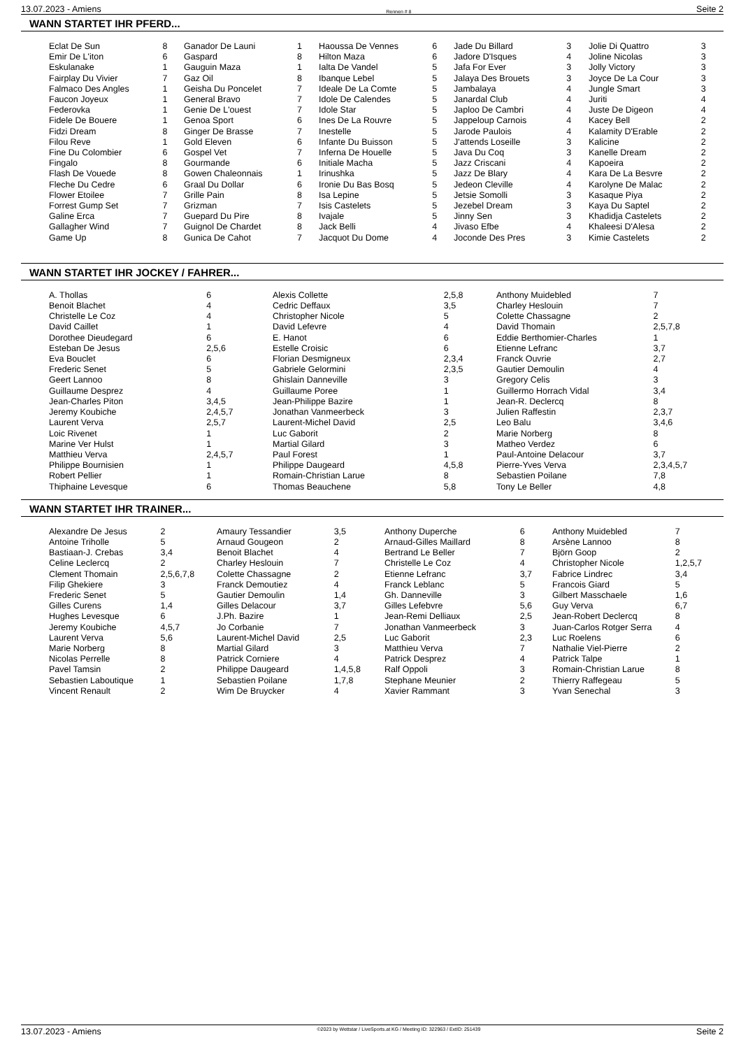13.07.2023 - Amiens Rennen # 8 Seite 2
WANN STARTET IHR PFERD...
| Eclat De Sun | 8 |
| Emir De L'iton | 6 |
| Eskulanake | 1 |
| Fairplay Du Vivier | 7 |
| Falmaco Des Angles | 1 |
| Faucon Joyeux | 1 |
| Federovka | 1 |
| Fidele De Bouere | 1 |
| Fidzi Dream | 8 |
| Filou Reve | 1 |
| Fine Du Colombier | 6 |
| Fingalo | 8 |
| Flash De Vouede | 8 |
| Fleche Du Cedre | 6 |
| Flower Etoilee | 7 |
| Forrest Gump Set | 7 |
| Galine Erca | 7 |
| Gallagher Wind | 7 |
| Game Up | 8 |
| Ganador De Launi | 1 |
| Gaspard | 8 |
| Gauguin Maza | 1 |
| Gaz Oil | 8 |
| Geisha Du Poncelet | 7 |
| General Bravo | 7 |
| Genie De L'ouest | 7 |
| Genoa Sport | 6 |
| Ginger De Brasse | 7 |
| Gold Eleven | 6 |
| Gospel Vet | 7 |
| Gourmande | 6 |
| Gowen Chaleonnais | 1 |
| Graal Du Dollar | 6 |
| Grille Pain | 8 |
| Grizman | 7 |
| Guepard Du Pire | 8 |
| Guignol De Chardet | 8 |
| Gunica De Cahot | 7 |
| Haoussa De Vennes | 6 |
| Hilton Maza | 6 |
| Ialta De Vandel | 5 |
| Ibanque Lebel | 5 |
| Ideale De La Comte | 5 |
| Idole De Calendes | 5 |
| Idole Star | 5 |
| Ines De La Rouvre | 5 |
| Inestelle | 5 |
| Infante Du Buisson | 5 |
| Inferna De Houelle | 5 |
| Initiale Macha | 5 |
| Irinushka | 5 |
| Ironie Du Bas Bosq | 5 |
| Isa Lepine | 5 |
| Isis Castelets | 5 |
| Ivajale | 5 |
| Jack Belli | 4 |
| Jacquot Du Dome | 4 |
| Jade Du Billard | 3 |
| Jadore D'Isques | 4 |
| Jafa For Ever | 3 |
| Jalaya Des Brouets | 3 |
| Jambalaya | 4 |
| Janardal Club | 4 |
| Japloo De Cambri | 4 |
| Jappeloup Carnois | 4 |
| Jarode Paulois | 4 |
| J'attends Loseille | 3 |
| Java Du Coq | 3 |
| Jazz Criscani | 4 |
| Jazz De Blary | 4 |
| Jedeon Cleville | 4 |
| Jetsie Somolli | 3 |
| Jezebel Dream | 3 |
| Jinny Sen | 3 |
| Jivaso Efbe | 4 |
| Joconde Des Pres | 3 |
| Jolie Di Quattro | 3 |
| Joline Nicolas | 3 |
| Jolly Victory | 3 |
| Joyce De La Cour | 3 |
| Jungle Smart | 3 |
| Juriti | 4 |
| Juste De Digeon | 4 |
| Kacey Bell | 2 |
| Kalamity D'Erable | 2 |
| Kalicine | 2 |
| Kanelle Dream | 2 |
| Kapoeira | 2 |
| Kara De La Besvre | 2 |
| Karolyne De Malac | 2 |
| Kasaque Piya | 2 |
| Kaya Du Saptel | 2 |
| Khadidja Castelets | 2 |
| Khaleesi D'Alesa | 2 |
| Kimie Castelets | 2 |
WANN STARTET IHR JOCKEY / FAHRER...
| A. Thollas | 6 |
| Benoit Blachet | 4 |
| Christelle Le Coz | 4 |
| David Caillet | 1 |
| Dorothee Dieudegard | 6 |
| Esteban De Jesus | 2,5,6 |
| Eva Bouclet | 6 |
| Frederic Senet | 5 |
| Geert Lannoo | 8 |
| Guillaume Desprez | 4 |
| Jean-Charles Piton | 3,4,5 |
| Jeremy Koubiche | 2,4,5,7 |
| Laurent Verva | 2,5,7 |
| Loic Rivenet | 1 |
| Marine Ver Hulst | 1 |
| Matthieu Verva | 2,4,5,7 |
| Philippe Bournisien | 1 |
| Robert Pellier | 1 |
| Thiphaine Levesque | 6 |
| Alexis Collette | 2,5,8 |
| Cedric Deffaux | 3,5 |
| Christopher Nicole | 5 |
| David Lefevre | 4 |
| E. Hanot | 6 |
| Estelle Croisic | 6 |
| Florian Desmigneux | 2,3,4 |
| Gabriele Gelormini | 2,3,5 |
| Ghislain Danneville | 3 |
| Guillaume Poree | 1 |
| Jean-Philippe Bazire | 1 |
| Jonathan Vanmeerbeck | 3 |
| Laurent-Michel David | 2,5 |
| Luc Gaborit | 2 |
| Martial Gilard | 3 |
| Paul Forest | 1 |
| Philippe Daugeard | 4,5,8 |
| Romain-Christian Larue | 8 |
| Thomas Beauchene | 5,8 |
| Anthony Muidebled | 7 |
| Charley Heslouin | 7 |
| Colette Chassagne | 2 |
| David Thomain | 2,5,7,8 |
| Eddie Berthomier-Charles | 1 |
| Etienne Lefranc | 3,7 |
| Franck Ouvrie | 2,7 |
| Gautier Demoulin | 4 |
| Gregory Celis | 3 |
| Guillermo Horrach Vidal | 3,4 |
| Jean-R. Declercq | 8 |
| Julien Raffestin | 2,3,7 |
| Leo Balu | 3,4,6 |
| Marie Norberg | 8 |
| Matheo Verdez | 6 |
| Paul-Antoine Delacour | 3,7 |
| Pierre-Yves Verva | 2,3,4,5,7 |
| Sebastien Poilane | 7,8 |
| Tony Le Beller | 4,8 |
WANN STARTET IHR TRAINER...
| Alexandre De Jesus | 2 |
| Antoine Triholle | 5 |
| Bastiaan-J. Crebas | 3,4 |
| Celine Leclercq | 2 |
| Clement Thomain | 2,5,6,7,8 |
| Filip Ghekiere | 3 |
| Frederic Senet | 5 |
| Gilles Curens | 1,4 |
| Hughes Levesque | 6 |
| Jeremy Koubiche | 4,5,7 |
| Laurent Verva | 5,6 |
| Marie Norberg | 8 |
| Nicolas Perrelle | 8 |
| Pavel Tamsin | 2 |
| Sebastien Laboutique | 1 |
| Vincent Renault | 2 |
| Amaury Tessandier | 3,5 |
| Arnaud Gougeon | 2 |
| Benoit Blachet | 4 |
| Charley Heslouin | 7 |
| Colette Chassagne | 2 |
| Franck Demoutiez | 4 |
| Gautier Demoulin | 1,4 |
| Gilles Delacour | 3,7 |
| J.Ph. Bazire | 1 |
| Jo Corbanie | 7 |
| Laurent-Michel David | 2,5 |
| Martial Gilard | 3 |
| Patrick Corniere | 4 |
| Philippe Daugeard | 1,4,5,8 |
| Sebastien Poilane | 1,7,8 |
| Wim De Bruycker | 4 |
| Anthony Duperche | 6 |
| Arnaud-Gilles Maillard | 8 |
| Bertrand Le Beller | 7 |
| Christelle Le Coz | 4 |
| Etienne Lefranc | 3,7 |
| Franck Leblanc | 5 |
| Gh. Danneville | 3 |
| Gilles Lefebvre | 5,6 |
| Jean-Remi Delliaux | 2,5 |
| Jonathan Vanmeerbeck | 3 |
| Luc Gaborit | 2,3 |
| Matthieu Verva | 7 |
| Patrick Desprez | 4 |
| Ralf Oppoli | 3 |
| Stephane Meunier | 2 |
| Xavier Rammant | 3 |
| Anthony Muidebled | 7 |
| Arsène Lannoo | 8 |
| Björn Goop | 2 |
| Christopher Nicole | 1,2,5,7 |
| Fabrice Lindrec | 3,4 |
| Francois Giard | 5 |
| Gilbert Masschaele | 1,6 |
| Guy Verva | 6,7 |
| Jean-Robert Declercq | 8 |
| Juan-Carlos Rotger Serra | 4 |
| Luc Roelens | 6 |
| Nathalie Viel-Pierre | 2 |
| Patrick Talpe | 1 |
| Romain-Christian Larue | 8 |
| Thierry Raffegeau | 5 |
| Yvan Senechal | 3 |
13.07.2023 - Amiens ©2023 by Wettstar / LiveSports.at KG / Meeting ID: 322963 / ExtID: 251439 Seite 2